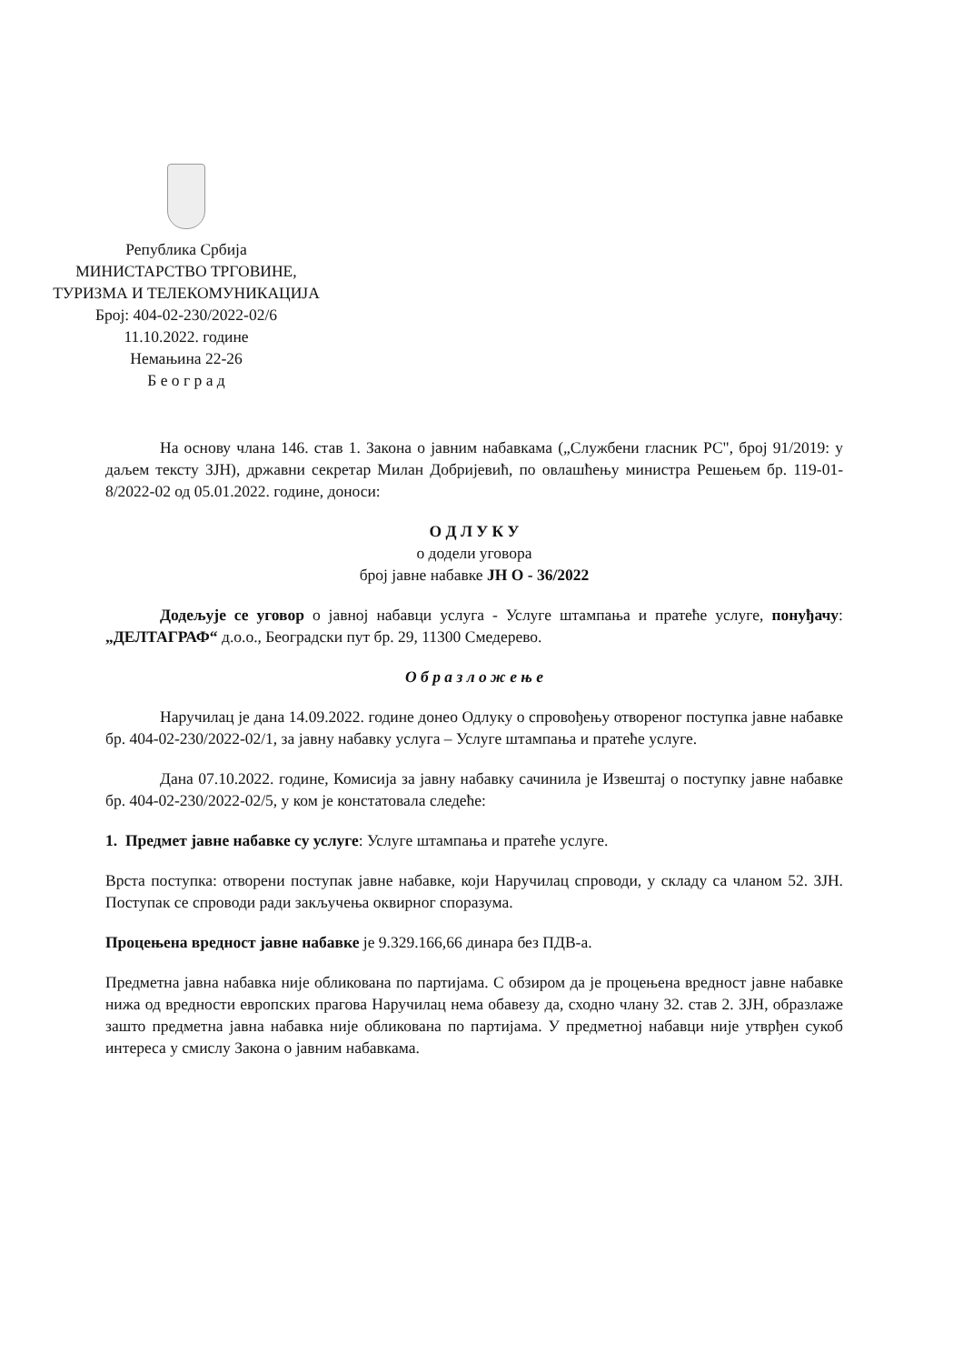Република Србија
МИНИСТАРСТВО ТРГОВИНЕ,
ТУРИЗМА И ТЕЛЕКОМУНИКАЦИЈА
Број: 404-02-230/2022-02/6
11.10.2022. године
Немањина 22-26
Б е о г р а д
На основу члана 146. став 1. Закона о јавним набавкама („Службени гласник РС", број 91/2019: у даљем тексту ЗЈН), државни секретар Милан Добријевић, по овлашћењу министра Решењем бр. 119-01-8/2022-02 од 05.01.2022. године, доноси:
О Д Л У К У
о додели уговора
број јавне набавке ЈН О - 36/2022
Додељује се уговор о јавној набавци услуга - Услуге штампања и пратеће услуге, понуђачу: „ДЕЛТАГРАФ“ д.о.о., Београдски пут бр. 29, 11300 Смедерево.
О б р а з л о ж е њ е
Наручилац је дана 14.09.2022. године донео Одлуку о спровођењу отвореног поступка јавне набавке бр. 404-02-230/2022-02/1, за јавну набавку услуга – Услуге штампања и пратеће услуге.
Дана 07.10.2022. године, Комисија за јавну набавку сачинила је Извештај о поступку јавне набавке бр. 404-02-230/2022-02/5, у ком је констатовала следеће:
1. Предмет јавне набавке су услуге: Услуге штампања и пратеће услуге.
Врста поступка: отворени поступак јавне набавке, који Наручилац спроводи, у складу са чланом 52. ЗЈН. Поступак се спроводи ради закључења оквирног споразума.
Процењена вредност јавне набавке је 9.329.166,66 динара без ПДВ-а.
Предметна јавна набавка није обликована по партијама. С обзиром да је процењена вредност јавне набавке нижа од вредности европских прагова Наручилац нема обавезу да, сходно члану 32. став 2. ЗЈН, образлаже зашто предметна јавна набавка није обликована по партијама. У предметној набавци није утврђен сукоб интереса у смислу Закона о јавним набавкама.